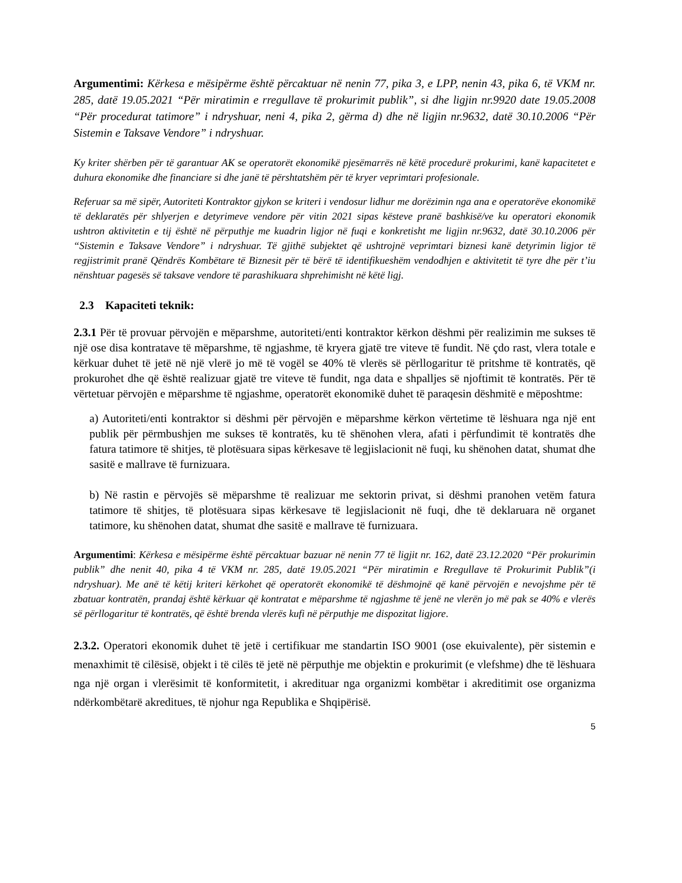Argumentimi: Kërkesa e mësipërme është përcaktuar në nenin 77, pika 3, e LPP, nenin 43, pika 6, të VKM nr. 285, datë 19.05.2021 “Për miratimin e rregullave të prokurimit publik”, si dhe ligjin nr.9920 date 19.05.2008 “Për procedurat tatimore” i ndryshuar, neni 4, pika 2, gërma d) dhe në ligjin nr.9632, datë 30.10.2006 “Për Sistemin e Taksave Vendore” i ndryshuar.
Ky kriter shërben për të garantuar AK se operatorët ekonomikë pjesëmarrës në këtë procedurë prokurimi, kanë kapacitetet e duhura ekonomike dhe financiare si dhe janë të përshtatshëm për të kryer veprimtari profesionale.
Referuar sa më sipër, Autoriteti Kontraktor gjykon se kriteri i vendosur lidhur me dorëzimin nga ana e operatorëve ekonomikë të deklaratës për shlyerjen e detyrimeve vendore për vitin 2021 sipas kësteve pranë bashkisë/ve ku operatori ekonomik ushtron aktivitetin e tij është në përputhje me kuadrin ligjor në fuqi e konkretisht me ligjin nr.9632, datë 30.10.2006 për “Sistemin e Taksave Vendore” i ndryshuar. Të gjithë subjektet që ushtrojnë veprimtari biznesi kanë detyrimin ligjor të regjistrimit pranë Qëndrës Kombëtare të Biznesit për të bërë të identifikueshëm vendodhjen e aktivitetit të tyre dhe për t’iu nënshtuar pagesës së taksave vendore të parashikuara shprehimisht në këtë ligj.
2.3 Kapaciteti teknik:
2.3.1 Për të provuar përvojën e mëparshme, autoriteti/enti kontraktor kërkon dëshmi për realizimin me sukses të një ose disa kontratave të mëparshme, të ngjashme, të kryera gjatë tre viteve të fundit. Në çdo rast, vlera totale e kërkuar duhet të jetë në një vlerë jo më të vogël se 40% të vlerës së përllogaritur të pritshme të kontratës, që prokurohet dhe që është realizuar gjatë tre viteve të fundit, nga data e shpalljes së njoftimit të kontratës. Për të vërtetuar përvojën e mëparshme të ngjashme, operatorët ekonomikë duhet të paraqesin dëshmitë e mëposhtme:
a) Autoriteti/enti kontraktor si dëshmi për përvojën e mëparshme kërkon vërtetime të lëshuara nga një ent publik për përmbushjen me sukses të kontratës, ku të shënohen vlera, afati i përfundimit të kontratës dhe fatura tatimore të shitjes, të plotësuara sipas kërkesave të legjislacionit në fuqi, ku shënohen datat, shumat dhe sasitë e mallrave të furnizuara.
b) Në rastin e përvojës së mëparshme të realizuar me sektorin privat, si dëshmi pranohen vetëm fatura tatimore të shitjes, të plotësuara sipas kërkesave të legjislacionit në fuqi, dhe të deklaruara në organet tatimore, ku shënohen datat, shumat dhe sasitë e mallrave të furnizuara.
Argumentimi: Kërkesa e mësipërme është përcaktuar bazuar në nenin 77 të ligjit nr. 162, datë 23.12.2020 “Për prokurimin publik” dhe nenit 40, pika 4 të VKM nr. 285, datë 19.05.2021 “Për miratimin e Rregullave të Prokurimit Publik”(i ndryshuar). Me anë të këtij kriteri kërkohet që operatorët ekonomikë të dëshmojnë që kanë përvojën e nevojshme për të zbatuar kontratën, prandaj është kërkuar që kontratat e mëparshme të ngjashme të jenë ne vlerën jo më pak se 40% e vlerës së përllogaritur të kontratës, që është brenda vlerës kufi në përputhje me dispozitat ligjore.
2.3.2. Operatori ekonomik duhet të jetë i certifikuar me standartin ISO 9001 (ose ekuivalente), për sistemin e menaxhimit të cilësisë, objekt i të cilës të jetë në përputhje me objektin e prokurimit (e vlefshme) dhe të lëshuara nga një organ i vlerësimit të konformitetit, i akredituar nga organizmi kombëtar i akreditimit ose organizma ndërkombëtarë akreditues, të njohur nga Republika e Shqipërisë.
5